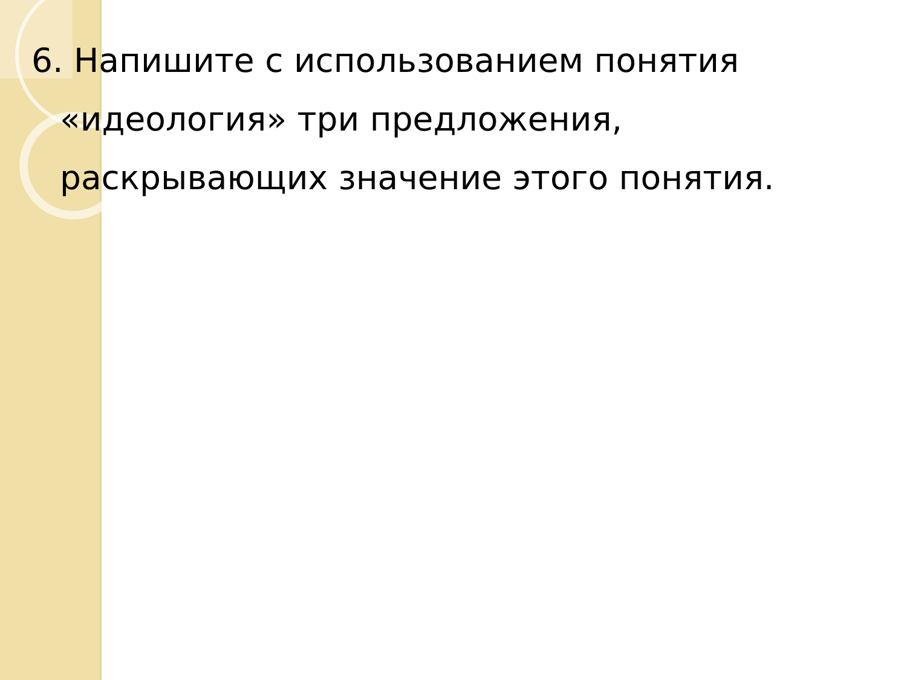6. Напишите с использованием понятия «идеология» три предложения, раскрывающих значение этого понятия.